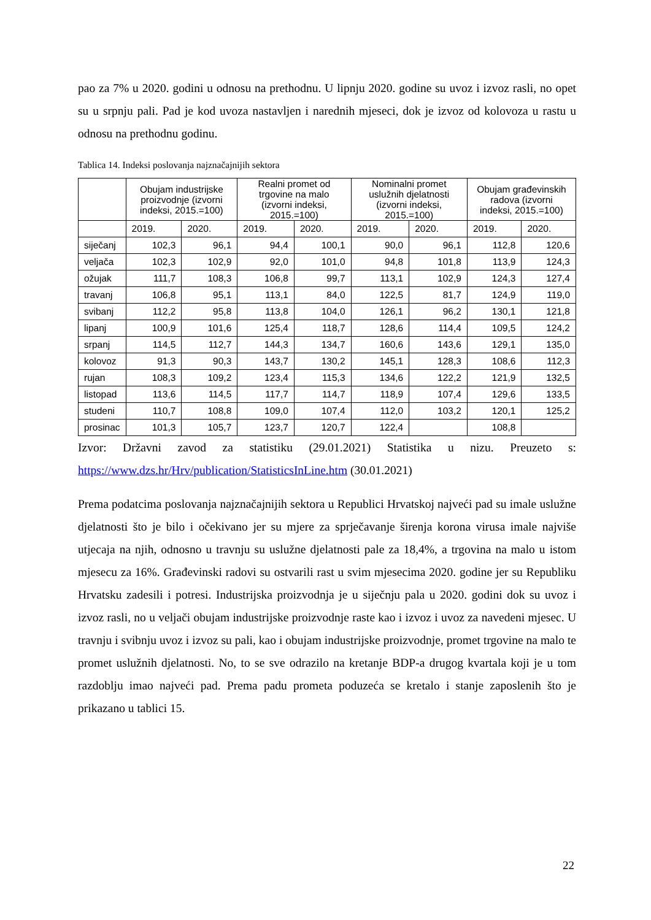pao za 7% u 2020. godini u odnosu na prethodnu. U lipnju 2020. godine su uvoz i izvoz rasli, no opet su u srpnju pali. Pad je kod uvoza nastavljen i narednih mjeseci, dok je izvoz od kolovoza u rastu u odnosu na prethodnu godinu.
Tablica 14. Indeksi poslovanja najznačajnijih sektora
| | Obujam industrijske proizvodnje (izvorni indeksi, 2015.=100) | | Realni promet od trgovine na malo (izvorni indeksi, 2015.=100) | | Nominalni promet uslužnih djelatnosti (izvorni indeksi, 2015.=100) | | Obujam građevinskih radova (izvorni indeksi, 2015.=100) | |
| --- | --- | --- | --- | --- | --- | --- | --- | --- |
| | 2019. | 2020. | 2019. | 2020. | 2019. | 2020. | 2019. | 2020. |
| siječanj | 102,3 | 96,1 | 94,4 | 100,1 | 90,0 | 96,1 | 112,8 | 120,6 |
| veljača | 102,3 | 102,9 | 92,0 | 101,0 | 94,8 | 101,8 | 113,9 | 124,3 |
| ožujak | 111,7 | 108,3 | 106,8 | 99,7 | 113,1 | 102,9 | 124,3 | 127,4 |
| travanj | 106,8 | 95,1 | 113,1 | 84,0 | 122,5 | 81,7 | 124,9 | 119,0 |
| svibanj | 112,2 | 95,8 | 113,8 | 104,0 | 126,1 | 96,2 | 130,1 | 121,8 |
| lipanj | 100,9 | 101,6 | 125,4 | 118,7 | 128,6 | 114,4 | 109,5 | 124,2 |
| srpanj | 114,5 | 112,7 | 144,3 | 134,7 | 160,6 | 143,6 | 129,1 | 135,0 |
| kolovoz | 91,3 | 90,3 | 143,7 | 130,2 | 145,1 | 128,3 | 108,6 | 112,3 |
| rujan | 108,3 | 109,2 | 123,4 | 115,3 | 134,6 | 122,2 | 121,9 | 132,5 |
| listopad | 113,6 | 114,5 | 117,7 | 114,7 | 118,9 | 107,4 | 129,6 | 133,5 |
| studeni | 110,7 | 108,8 | 109,0 | 107,4 | 112,0 | 103,2 | 120,1 | 125,2 |
| prosinac | 101,3 | 105,7 | 123,7 | 120,7 | 122,4 | | 108,8 | |
Izvor: Državni zavod za statistiku (29.01.2021) Statistika u nizu. Preuzeto s: https://www.dzs.hr/Hrv/publication/StatisticsInLine.htm (30.01.2021)
Prema podatcima poslovanja najznačajnijih sektora u Republici Hrvatskoj najveći pad su imale uslužne djelatnosti što je bilo i očekivano jer su mjere za sprječavanje širenja korona virusa imale najviše utjecaja na njih, odnosno u travnju su uslužne djelatnosti pale za 18,4%, a trgovina na malo u istom mjesecu za 16%. Građevinski radovi su ostvarili rast u svim mjesecima 2020. godine jer su Republiku Hrvatsku zadesili i potresi. Industrijska proizvodnja je u siječnju pala u 2020. godini dok su uvoz i izvoz rasli, no u veljači obujam industrijske proizvodnje raste kao i izvoz i uvoz za navedeni mjesec. U travnju i svibnju uvoz i izvoz su pali, kao i obujam industrijske proizvodnje, promet trgovine na malo te promet uslužnih djelatnosti. No, to se sve odrazilo na kretanje BDP-a drugog kvartala koji je u tom razdoblju imao najveći pad. Prema padu prometa poduzeća se kretalo i stanje zaposlenih što je prikazano u tablici 15.
22